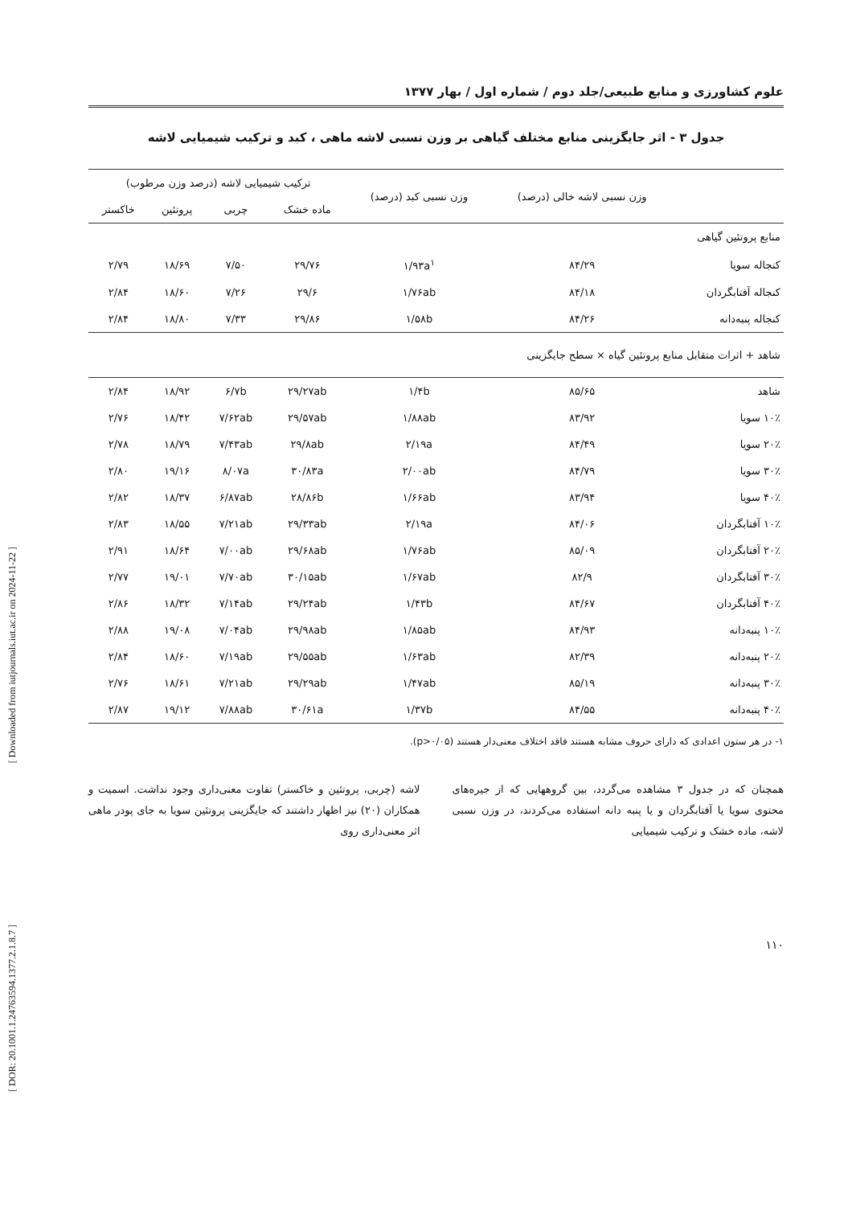[ Downloaded from iutjournals.iut.ac.ir on 2024-11-22 ]
[ DOR: 20.1001.1.24763594.1377.2.1.8.7 ]
علوم کشاورزی و منابع طبیعی/جلد دوم / شماره اول / بهار ۱۳۷۷
جدول ۳ - اثر جایگزینی منابع مختلف گیاهی بر وزن نسبی لاشه ماهی ، کبد و ترکیب شیمیایی لاشه
| | وزن نسبی لاشه خالی (درصد) | وزن نسبی کبد (درصد) | ترکیب شیمیایی لاشه (درصد وزن مرطوب) | | | |
| --- | --- | --- | --- | --- | --- | --- |
| | | | ماده خشک | چربی | پروتئین | خاکستر |
| منابع پروتئین گیاهی | | | | | | |
| کنجاله سویا | ۸۴/۲۹ | ۱/۹۳a<sup>۱</sup> | ۲۹/۷۶ | ۷/۵۰ | ۱۸/۶۹ | ۲/۷۹ |
| کنجاله آفتابگردان | ۸۴/۱۸ | ۱/۷۶ab | ۲۹/۶ | ۷/۲۶ | ۱۸/۶۰ | ۲/۸۴ |
| کنجاله پنبه‌دانه | ۸۴/۲۶ | ۱/۵۸b | ۲۹/۸۶ | ۷/۳۳ | ۱۸/۸۰ | ۲/۸۴ |
| شاهد + اثرات متقابل منابع پروتئین گیاه × سطح جایگزینی | | | | | | |
| شاهد | ۸۵/۶۵ | ۱/۴b | ۲۹/۲۷ab | ۶/۷b | ۱۸/۹۲ | ۲/۸۴ |
| ۱۰٪ سویا | ۸۳/۹۲ | ۱/۸۸ab | ۲۹/۵۷ab | ۷/۶۲ab | ۱۸/۴۲ | ۲/۷۶ |
| ۲۰٪ سویا | ۸۴/۴۹ | ۲/۱۹a | ۲۹/۸ab | ۷/۴۳ab | ۱۸/۷۹ | ۲/۷۸ |
| ۳۰٪ سویا | ۸۴/۷۹ | ۲/۰۰ab | ۳۰/۸۳a | ۸/۰۷a | ۱۹/۱۶ | ۲/۸۰ |
| ۴۰٪ سویا | ۸۳/۹۴ | ۱/۶۶ab | ۲۸/۸۶b | ۶/۸۷ab | ۱۸/۳۷ | ۲/۸۲ |
| ۱۰٪ آفتابگردان | ۸۴/۰۶ | ۲/۱۹a | ۲۹/۳۳ab | ۷/۲۱ab | ۱۸/۵۵ | ۲/۸۳ |
| ۲۰٪ آفتابگردان | ۸۵/۰۹ | ۱/۷۶ab | ۲۹/۶۸ab | ۷/۰۰ab | ۱۸/۶۴ | ۲/۹۱ |
| ۳۰٪ آفتابگردان | ۸۲/۹ | ۱/۶۷ab | ۳۰/۱۵ab | ۷/۷۰ab | ۱۹/۰۱ | ۲/۷۷ |
| ۴۰٪ آفتابگردان | ۸۴/۶۷ | ۱/۴۳b | ۲۹/۲۴ab | ۷/۱۴ab | ۱۸/۳۲ | ۲/۸۶ |
| ۱۰٪ پنبه‌دانه | ۸۴/۹۳ | ۱/۸۵ab | ۲۹/۹۸ab | ۷/۰۴ab | ۱۹/۰۸ | ۲/۸۸ |
| ۲۰٪ پنبه‌دانه | ۸۲/۳۹ | ۱/۶۳ab | ۲۹/۵۵ab | ۷/۱۹ab | ۱۸/۶۰ | ۲/۸۴ |
| ۳۰٪ پنبه‌دانه | ۸۵/۱۹ | ۱/۴۷ab | ۲۹/۲۹ab | ۷/۲۱ab | ۱۸/۶۱ | ۲/۷۶ |
| ۴۰٪ پنبه‌دانه | ۸۴/۵۵ | ۱/۳۷b | ۳۰/۶۱a | ۷/۸۸ab | ۱۹/۱۲ | ۲/۸۷ |
۱- در هر ستون اعدادی که دارای حروف مشابه هستند فاقد اختلاف معنی‌دار هستند (p>۰/۰۵).
همچنان که در جدول ۳ مشاهده می‌گردد، بین گروههایی که از جیره‌های محتوی سویا یا آفتابگردان و یا پنبه دانه استفاده می‌کردند، در وزن نسبی لاشه، ماده خشک و ترکیب شیمیایی
لاشه (چربی، پروتئین و خاکستر) تفاوت معنی‌داری وجود نداشت. اسمیت و همکاران (۲۰) نیز اظهار داشتند که جایگزینی پروتئین سویا به جای پودر ماهی اثر معنی‌داری روی
۱۱۰